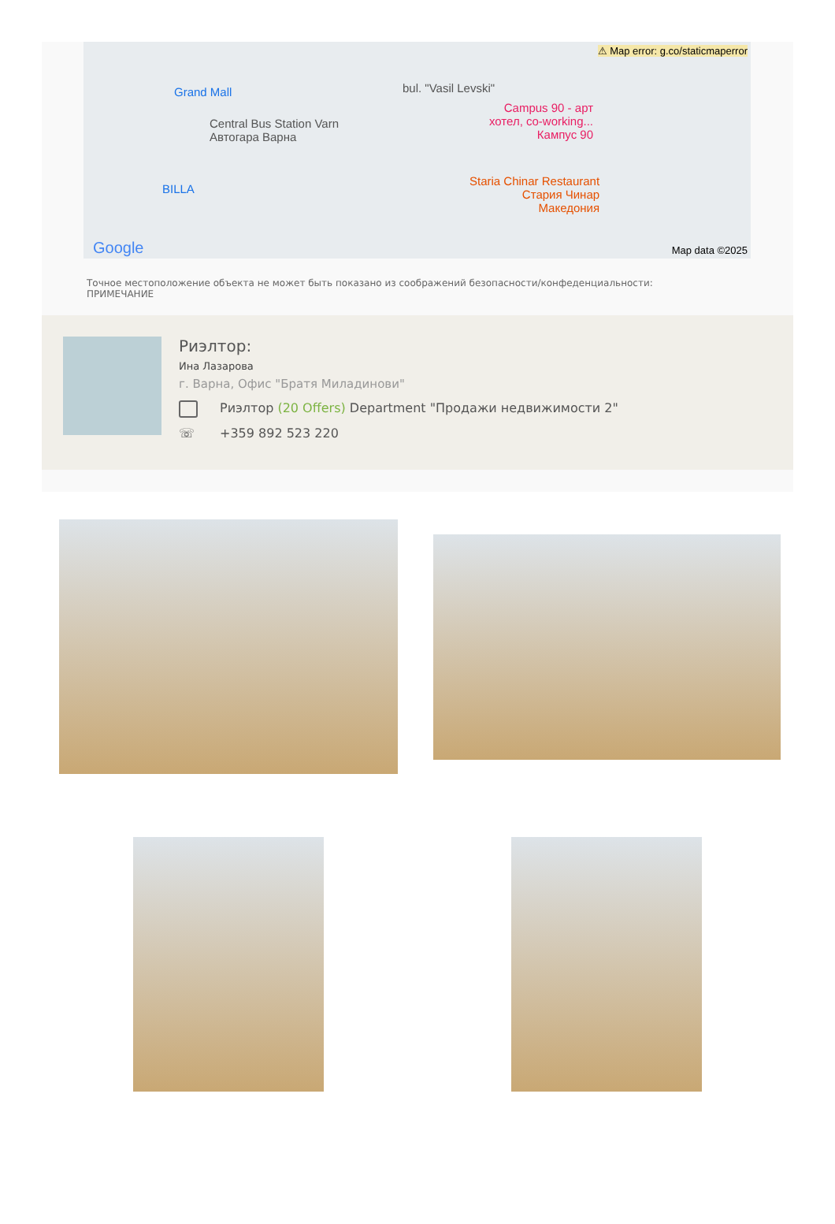⚠ Map error: g.co/staticmaperror
Grand Mall
Central Bus Station Varn
Автогара Варна
BILLA
bul. "Vasil Levski"
Campus 90 - арт
хотел, co-working...
Кампус 90
Staria Chinar Restaurant
Стария Чинар
Македония
Google Map data ©2025
Точное местоположение объекта не может быть показано из соображений безопасности/конфеденциальности:
ПРИМЕЧАНИЕ
Риэлтор:
Ина Лазарова
г. Варна, Офис "Братя Миладинови"
Риэлтор (20 Offers) Department "Продажи недвижимости 2"
☏ +359 892 523 220